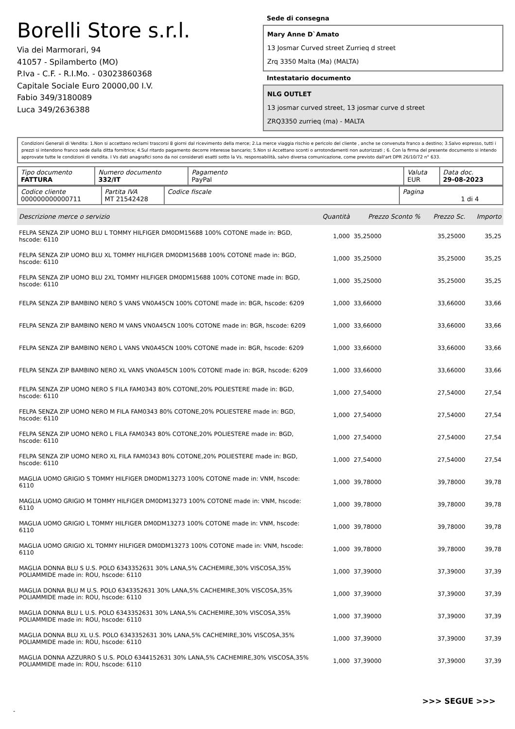Borelli Store s.r.l.
Via dei Marmorari, 94
41057 - Spilamberto (MO)
P.Iva - C.F. - R.I.Mo. - 03023860368
Capitale Sociale Euro 20000,00 I.V.
Fabio 349/3180089
Luca 349/2636388
Sede di consegna
Mary Anne D`Amato
13 Josmar Curved street Zurrieq d street
Zrq 3350 Malta (Ma) (MALTA)
Intestatario documento
NLG OUTLET
13 josmar curved street, 13 josmar curve d street
ZRQ3350 zurrieq (ma) - MALTA
Condizioni Generali di Vendita: 1.Non si accettano reclami trascorsi 8 giorni dal ricevimento della merce; 2.La merce viaggia rischio e pericolo del cliente , anche se convenuta franco a destino; 3.Salvo espresso, tutti i prezzi si intendono franco sede dalla ditta fornitrice; 4.Sul ritardo pagamento decorre interesse bancario; 5.Non si Accettano sconti o arrotondamenti non autorizzati ; 6. Con la firma del presente documento si intendo approvate tutte le condizioni di vendita. I Vs dati anagrafici sono da noi considerati esatti sotto la Vs. responsabilità, salvo diversa comunicazione, come previsto dall'art DPR 26/10/72 n° 633.
| Tipo documento FATTURA | Numero documento 332/IT | Pagamento PayPal | Valuta EUR | Data doc. 29-08-2023 |
| Codice cliente 000000000000711 | Partita IVA MT 21542428 | Codice fiscale | Pagina 1 di 4 |
| Descrizione merce o servizio | Quantità | Prezzo Sconto % | Prezzo Sc. | Importo |
| --- | --- | --- | --- | --- |
| FELPA SENZA ZIP UOMO BLU L TOMMY HILFIGER DM0DM15688 100% COTONE made in: BGD, hscode: 6110 | 1,000 | 35,25000 | 35,25000 | 35,25 |
| FELPA SENZA ZIP UOMO BLU XL TOMMY HILFIGER DM0DM15688 100% COTONE made in: BGD, hscode: 6110 | 1,000 | 35,25000 | 35,25000 | 35,25 |
| FELPA SENZA ZIP UOMO BLU 2XL TOMMY HILFIGER DM0DM15688 100% COTONE made in: BGD, hscode: 6110 | 1,000 | 35,25000 | 35,25000 | 35,25 |
| FELPA SENZA ZIP BAMBINO NERO S VANS VN0A45CN 100% COTONE made in: BGR, hscode: 6209 | 1,000 | 33,66000 | 33,66000 | 33,66 |
| FELPA SENZA ZIP BAMBINO NERO M VANS VN0A45CN 100% COTONE made in: BGR, hscode: 6209 | 1,000 | 33,66000 | 33,66000 | 33,66 |
| FELPA SENZA ZIP BAMBINO NERO L VANS VN0A45CN 100% COTONE made in: BGR, hscode: 6209 | 1,000 | 33,66000 | 33,66000 | 33,66 |
| FELPA SENZA ZIP BAMBINO NERO XL VANS VN0A45CN 100% COTONE made in: BGR, hscode: 6209 | 1,000 | 33,66000 | 33,66000 | 33,66 |
| FELPA SENZA ZIP UOMO NERO S FILA FAM0343 80% COTONE,20% POLIESTERE made in: BGD, hscode: 6110 | 1,000 | 27,54000 | 27,54000 | 27,54 |
| FELPA SENZA ZIP UOMO NERO M FILA FAM0343 80% COTONE,20% POLIESTERE made in: BGD, hscode: 6110 | 1,000 | 27,54000 | 27,54000 | 27,54 |
| FELPA SENZA ZIP UOMO NERO L FILA FAM0343 80% COTONE,20% POLIESTERE made in: BGD, hscode: 6110 | 1,000 | 27,54000 | 27,54000 | 27,54 |
| FELPA SENZA ZIP UOMO NERO XL FILA FAM0343 80% COTONE,20% POLIESTERE made in: BGD, hscode: 6110 | 1,000 | 27,54000 | 27,54000 | 27,54 |
| MAGLIA UOMO GRIGIO S TOMMY HILFIGER DM0DM13273 100% COTONE made in: VNM, hscode: 6110 | 1,000 | 39,78000 | 39,78000 | 39,78 |
| MAGLIA UOMO GRIGIO M TOMMY HILFIGER DM0DM13273 100% COTONE made in: VNM, hscode: 6110 | 1,000 | 39,78000 | 39,78000 | 39,78 |
| MAGLIA UOMO GRIGIO L TOMMY HILFIGER DM0DM13273 100% COTONE made in: VNM, hscode: 6110 | 1,000 | 39,78000 | 39,78000 | 39,78 |
| MAGLIA UOMO GRIGIO XL TOMMY HILFIGER DM0DM13273 100% COTONE made in: VNM, hscode: 6110 | 1,000 | 39,78000 | 39,78000 | 39,78 |
| MAGLIA DONNA BLU S U.S. POLO 6343352631 30% LANA,5% CACHEMIRE,30% VISCOSA,35% POLIAMMIDE made in: ROU, hscode: 6110 | 1,000 | 37,39000 | 37,39000 | 37,39 |
| MAGLIA DONNA BLU M U.S. POLO 6343352631 30% LANA,5% CACHEMIRE,30% VISCOSA,35% POLIAMMIDE made in: ROU, hscode: 6110 | 1,000 | 37,39000 | 37,39000 | 37,39 |
| MAGLIA DONNA BLU L U.S. POLO 6343352631 30% LANA,5% CACHEMIRE,30% VISCOSA,35% POLIAMMIDE made in: ROU, hscode: 6110 | 1,000 | 37,39000 | 37,39000 | 37,39 |
| MAGLIA DONNA BLU XL U.S. POLO 6343352631 30% LANA,5% CACHEMIRE,30% VISCOSA,35% POLIAMMIDE made in: ROU, hscode: 6110 | 1,000 | 37,39000 | 37,39000 | 37,39 |
| MAGLIA DONNA AZZURRO S U.S. POLO 6344152631 30% LANA,5% CACHEMIRE,30% VISCOSA,35% POLIAMMIDE made in: ROU, hscode: 6110 | 1,000 | 37,39000 | 37,39000 | 37,39 |
>>> SEGUE >>>
-